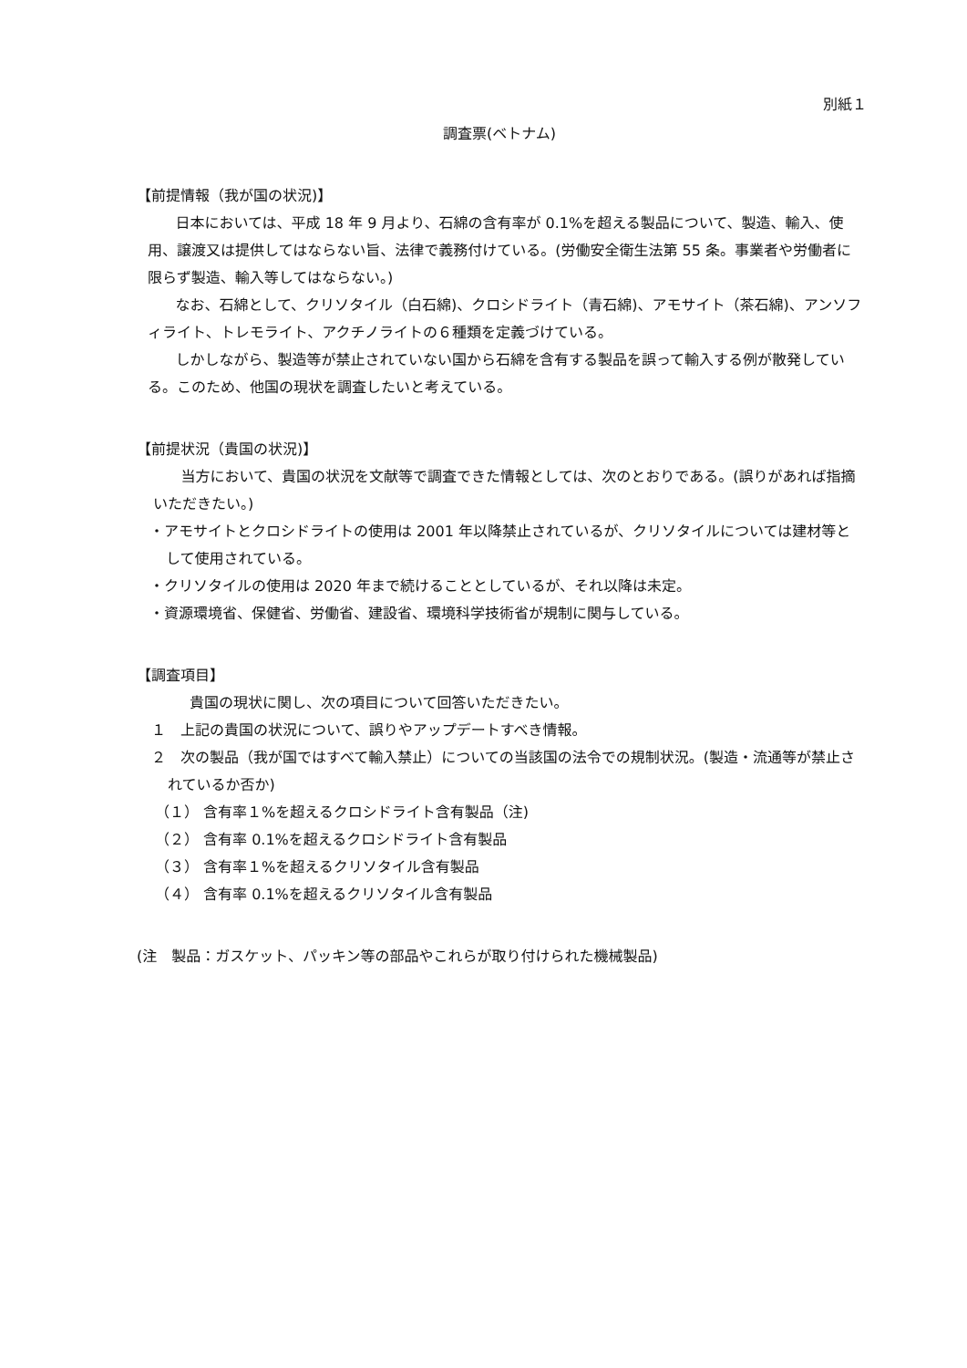別紙１
調査票(ベトナム)
【前提情報（我が国の状況)】
日本においては、平成 18 年 9 月より、石綿の含有率が 0.1%を超える製品について、製造、輸入、使用、譲渡又は提供してはならない旨、法律で義務付けている。(労働安全衛生法第 55 条。事業者や労働者に限らず製造、輸入等してはならない。)
なお、石綿として、クリソタイル（白石綿)、クロシドライト（青石綿)、アモサイト（茶石綿)、アンソフィライト、トレモライト、アクチノライトの６種類を定義づけている。
しかしながら、製造等が禁止されていない国から石綿を含有する製品を誤って輸入する例が散発している。このため、他国の現状を調査したいと考えている。
【前提状況（貴国の状況)】
当方において、貴国の状況を文献等で調査できた情報としては、次のとおりである。(誤りがあれば指摘いただきたい。)
・アモサイトとクロシドライトの使用は 2001 年以降禁止されているが、クリソタイルについては建材等として使用されている。
・クリソタイルの使用は 2020 年まで続けることとしているが、それ以降は未定。
・資源環境省、保健省、労働省、建設省、環境科学技術省が規制に関与している。
【調査項目】
貴国の現状に関し、次の項目について回答いただきたい。
１　上記の貴国の状況について、誤りやアップデートすべき情報。
２　次の製品（我が国ではすべて輸入禁止）についての当該国の法令での規制状況。(製造・流通等が禁止されているか否か)
（１） 含有率１%を超えるクロシドライト含有製品（注)
（２） 含有率 0.1%を超えるクロシドライト含有製品
（３） 含有率１%を超えるクリソタイル含有製品
（４） 含有率 0.1%を超えるクリソタイル含有製品
(注　製品：ガスケット、パッキン等の部品やこれらが取り付けられた機械製品)